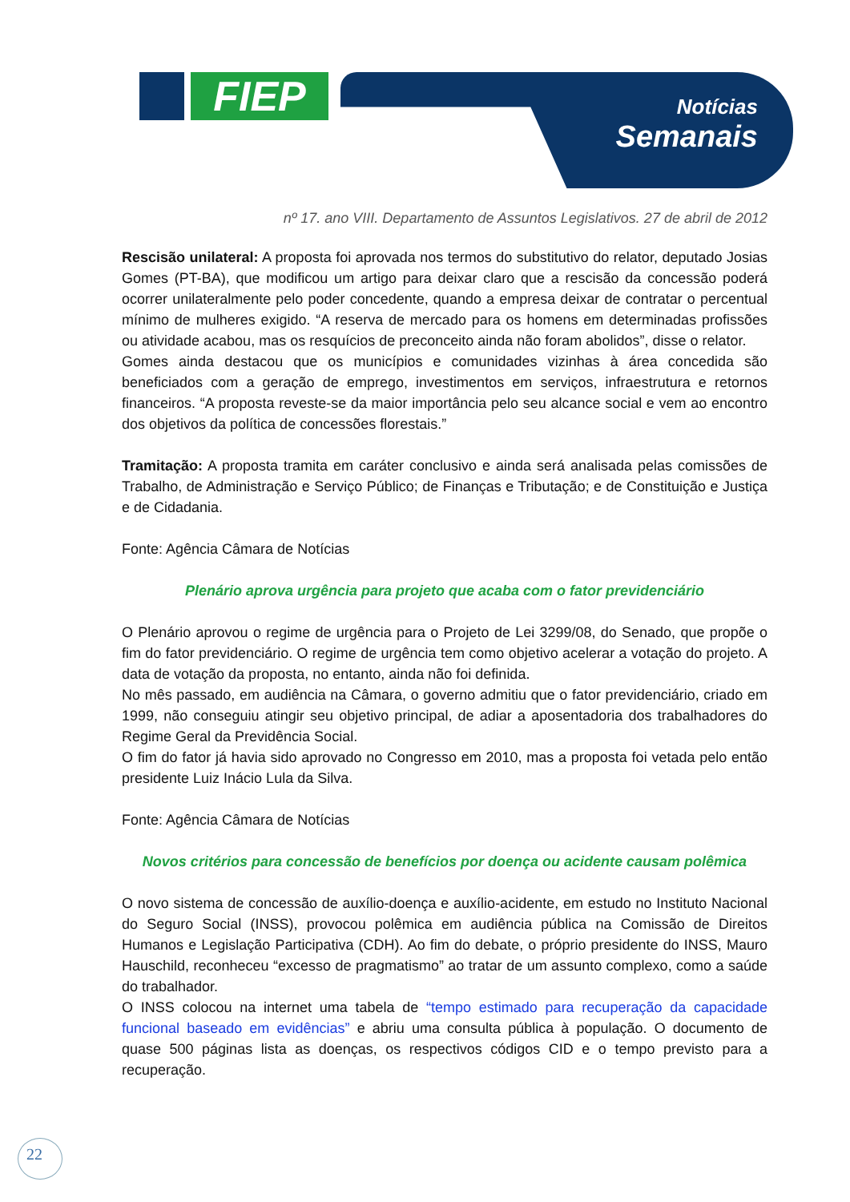FIEP
Notícias
Semanais
nº 17. ano VIII. Departamento de Assuntos Legislativos. 27 de abril de 2012
Rescisão unilateral: A proposta foi aprovada nos termos do substitutivo do relator, deputado Josias Gomes (PT-BA), que modificou um artigo para deixar claro que a rescisão da concessão poderá ocorrer unilateralmente pelo poder concedente, quando a empresa deixar de contratar o percentual mínimo de mulheres exigido. “A reserva de mercado para os homens em determinadas profissões ou atividade acabou, mas os resquícios de preconceito ainda não foram abolidos”, disse o relator.
Gomes ainda destacou que os municípios e comunidades vizinhas à área concedida são beneficiados com a geração de emprego, investimentos em serviços, infraestrutura e retornos financeiros. “A proposta reveste-se da maior importância pelo seu alcance social e vem ao encontro dos objetivos da política de concessões florestais.”
Tramitação: A proposta tramita em caráter conclusivo e ainda será analisada pelas comissões de Trabalho, de Administração e Serviço Público; de Finanças e Tributação; e de Constituição e Justiça e de Cidadania.
Fonte: Agência Câmara de Notícias
Plenário aprova urgência para projeto que acaba com o fator previdenciário
O Plenário aprovou o regime de urgência para o Projeto de Lei 3299/08, do Senado, que propõe o fim do fator previdenciário. O regime de urgência tem como objetivo acelerar a votação do projeto. A data de votação da proposta, no entanto, ainda não foi definida.
No mês passado, em audiência na Câmara, o governo admitiu que o fator previdenciário, criado em 1999, não conseguiu atingir seu objetivo principal, de adiar a aposentadoria dos trabalhadores do Regime Geral da Previdência Social.
O fim do fator já havia sido aprovado no Congresso em 2010, mas a proposta foi vetada pelo então presidente Luiz Inácio Lula da Silva.
Fonte: Agência Câmara de Notícias
Novos critérios para concessão de benefícios por doença ou acidente causam polêmica
O novo sistema de concessão de auxílio-doença e auxílio-acidente, em estudo no Instituto Nacional do Seguro Social (INSS), provocou polêmica em audiência pública na Comissão de Direitos Humanos e Legislação Participativa (CDH). Ao fim do debate, o próprio presidente do INSS, Mauro Hauschild, reconheceu “excesso de pragmatismo” ao tratar de um assunto complexo, como a saúde do trabalhador.
O INSS colocou na internet uma tabela de “tempo estimado para recuperação da capacidade funcional baseado em evidências” e abriu uma consulta pública à população. O documento de quase 500 páginas lista as doenças, os respectivos códigos CID e o tempo previsto para a recuperação.
22